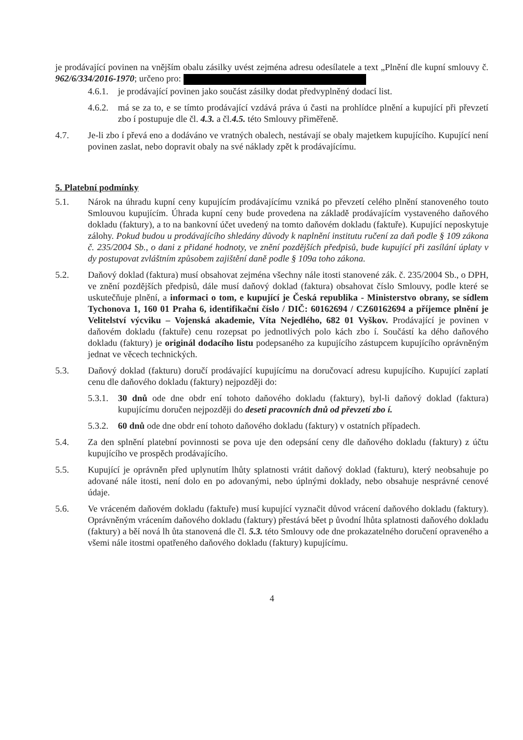je prodávající povinen na vnějším obalu zásilky uvést zejména adresu odesílatele a text „Plnění dle kupní smlouvy č. 962/6/334/2016-1970; určeno pro:
4.6.1.
je prodávající povinen jako součást zásilky dodat předvyplněný dodací list.
4.6.2.
má se za to, e se tímto prodávající vzdává práva ú časti na prohlídce plnění a kupující při převzetí zbo í postupuje dle čl. 4.3. a čl.4.5. této Smlouvy přiměřeně.
4.7. Je-li zbo í převá eno a dodáváno ve vratných obalech, nestávají se obaly majetkem kupujícího. Kupující není povinen zaslat, nebo dopravit obaly na své náklady zpět k prodávajícímu.
5. Platební podmínky
5.1. Nárok na úhradu kupní ceny kupujícím prodávajícímu vzniká po převzetí celého plnění stanoveného touto Smlouvou kupujícím. Úhrada kupní ceny bude provedena na základě prodávajícím vystaveného daňového dokladu (faktury), a to na bankovní účet uvedený na tomto daňovém dokladu (faktuře). Kupující neposkytuje zálohy. Pokud budou u prodávajícího shledány důvody k naplnění institutu ručení za daň podle § 109 zákona č. 235/2004 Sb., o dani z přidané hodnoty, ve znění pozdějších předpisů, bude kupující při zasílání úplaty v dy postupovat zvláštním způsobem zajištění daně podle § 109a toho zákona.
5.2. Daňový doklad (faktura) musí obsahovat zejména všechny nále itosti stanovené zák. č. 235/2004 Sb., o DPH, ve znění pozdějších předpisů, dále musí daňový doklad (faktura) obsahovat číslo Smlouvy, podle které se uskutečňuje plnění, a informaci o tom, e kupující je Česká republika - Ministerstvo obrany, se sídlem Tychonova 1, 160 01 Praha 6, identifikační číslo / DIČ: 60162694 / CZ60162694 a příjemce plnění je Velitelství výcviku – Vojenská akademie, Víta Nejedlého, 682 01 Vyškov. Prodávající je povinen v daňovém dokladu (faktuře) cenu rozepsat po jednotlivých polo kách zbo í. Součástí ka dého daňového dokladu (faktury) je originál dodacího listu podepsaného za kupujícího zástupcem kupujícího oprávněným jednat ve věcech technických.
5.3. Daňový doklad (fakturu) doručí prodávající kupujícímu na doručovací adresu kupujícího. Kupující zaplatí cenu dle daňového dokladu (faktury) nejpozději do:
5.3.1.
30 dnů ode dne obdr ení tohoto daňového dokladu (faktury), byl-li daňový doklad (faktura) kupujícímu doručen nejpozději do deseti pracovních dnů od převzetí zbo í.
5.3.2.
60 dnů ode dne obdr ení tohoto daňového dokladu (faktury) v ostatních případech.
5.4. Za den splnění platební povinnosti se pova uje den odepsání ceny dle daňového dokladu (faktury) z účtu kupujícího ve prospěch prodávajícího.
5.5. Kupující je oprávněn před uplynutím lhůty splatnosti vrátit daňový doklad (fakturu), který neobsahuje po adované nále itosti, není dolo en po adovanými, nebo úplnými doklady, nebo obsahuje nesprávné cenové údaje.
5.6. Ve vráceném daňovém dokladu (faktuře) musí kupující vyznačit důvod vrácení daňového dokladu (faktury). Oprávněným vrácením daňového dokladu (faktury) přestává běet p ůvodní lhůta splatnosti daňového dokladu (faktury) a běí nová lh ůta stanovená dle čl. 5.3. této Smlouvy ode dne prokazatelného doručení opraveného a všemi nále itostmi opatřeného daňového dokladu (faktury) kupujícímu.
4